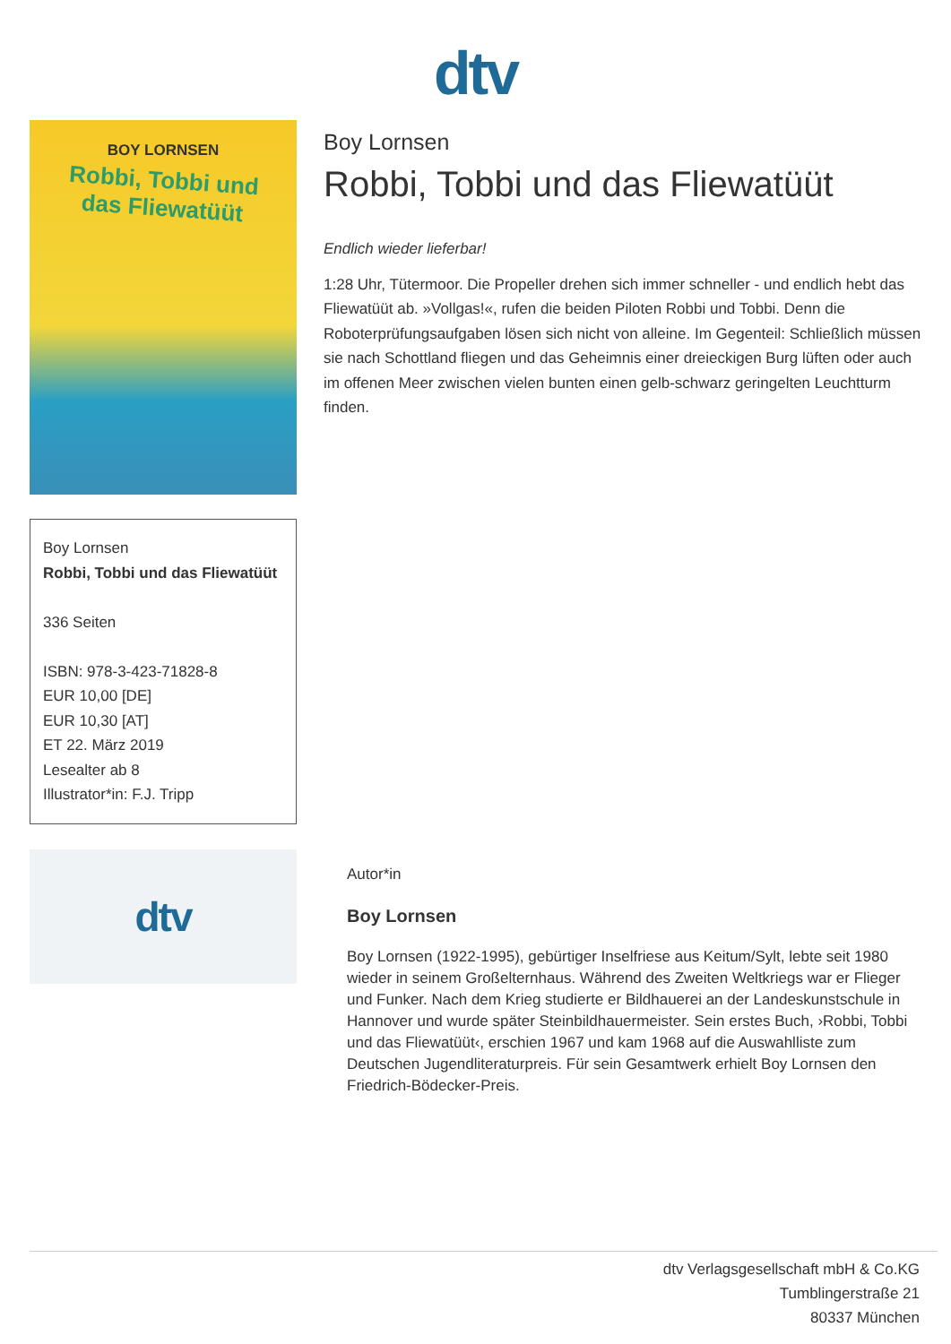dtv
BOY LORNSEN
Robbi, Tobbi und das Fliewatüüt
Boy Lornsen
Robbi, Tobbi und das Fliewatüüt
336 Seiten
ISBN: 978-3-423-71828-8
EUR 10,00 [DE]
EUR 10,30 [AT]
ET 22. März 2019
Lesealter ab 8
Illustrator*in: F.J. Tripp
dtv
Boy Lornsen
Robbi, Tobbi und das Fliewatüüt
Endlich wieder lieferbar!
1:28 Uhr, Tütermoor. Die Propeller drehen sich immer schneller - und endlich hebt das Fliewatüüt ab. »Vollgas!«, rufen die beiden Piloten Robbi und Tobbi. Denn die Roboterprüfungsaufgaben lösen sich nicht von alleine. Im Gegenteil: Schließlich müssen sie nach Schottland fliegen und das Geheimnis einer dreieckigen Burg lüften oder auch im offenen Meer zwischen vielen bunten einen gelb-schwarz geringelten Leuchtturm finden.
Autor*in
Boy Lornsen
Boy Lornsen (1922-1995), gebürtiger Inselfriese aus Keitum/Sylt, lebte seit 1980 wieder in seinem Großelternhaus. Während des Zweiten Weltkriegs war er Flieger und Funker. Nach dem Krieg studierte er Bildhauerei an der Landeskunstschule in Hannover und wurde später Steinbildhauermeister. Sein erstes Buch, ›Robbi, Tobbi und das Fliewatüüt‹, erschien 1967 und kam 1968 auf die Auswahlliste zum Deutschen Jugendliteraturpreis. Für sein Gesamtwerk erhielt Boy Lornsen den Friedrich-Bödecker-Preis.
dtv Verlagsgesellschaft mbH & Co.KG
Tumblingerstraße 21
80337 München